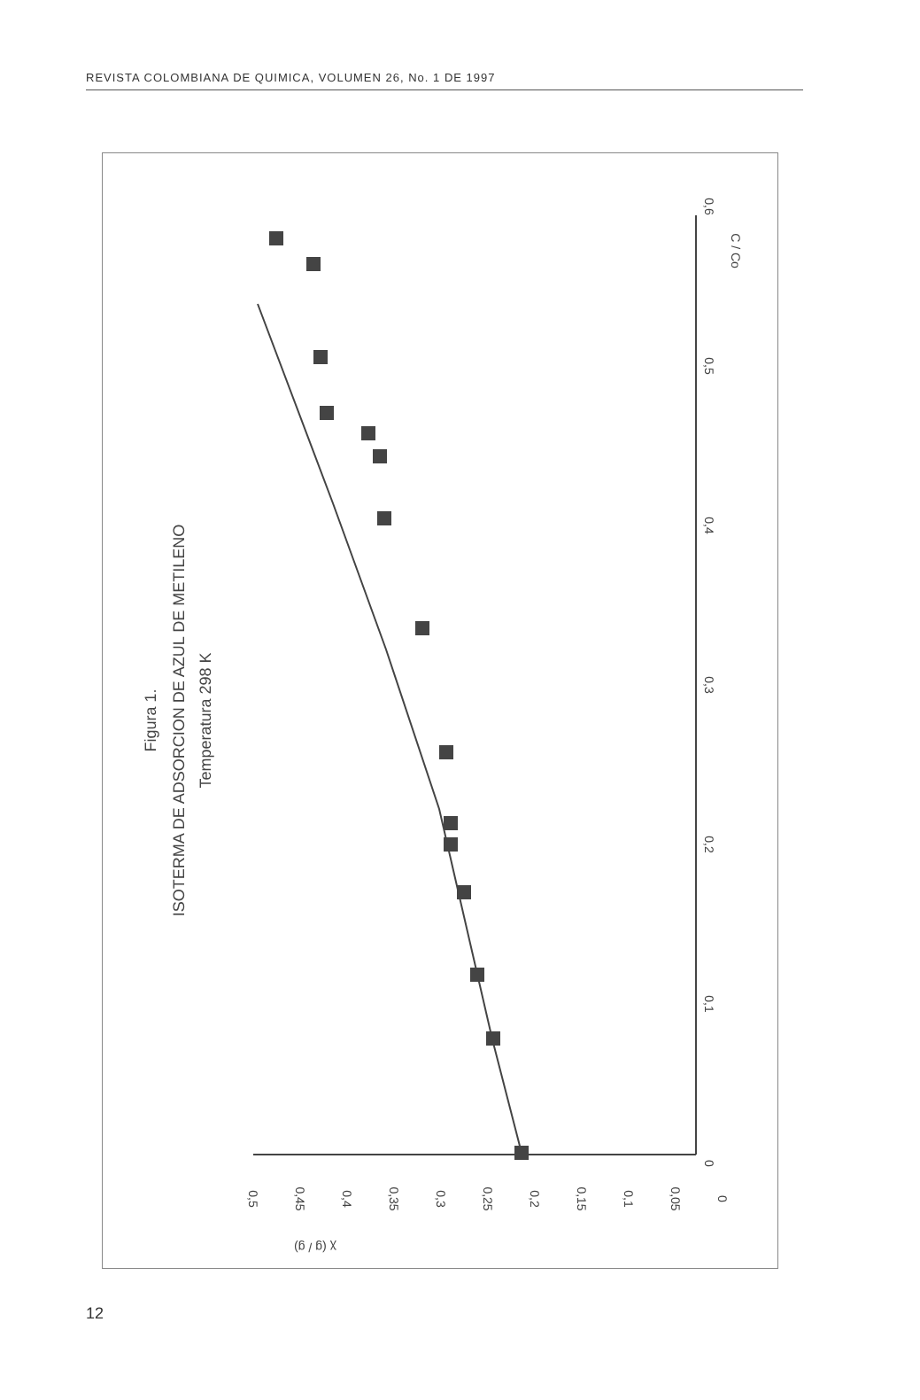REVISTA COLOMBIANA DE QUIMICA, VOLUMEN 26, No. 1 DE 1997
Figura 1.
ISOTERMA DE ADSORCION DE AZUL DE METILENO
Temperatura 298 K
0
0,1
0,2
0,3
0,4
0,5
0,6
C / Co
0,5
0,45
0,4
0,35
0,3
0,25
0,2
0,15
0,1
0,05
0
χ (g / g)
12